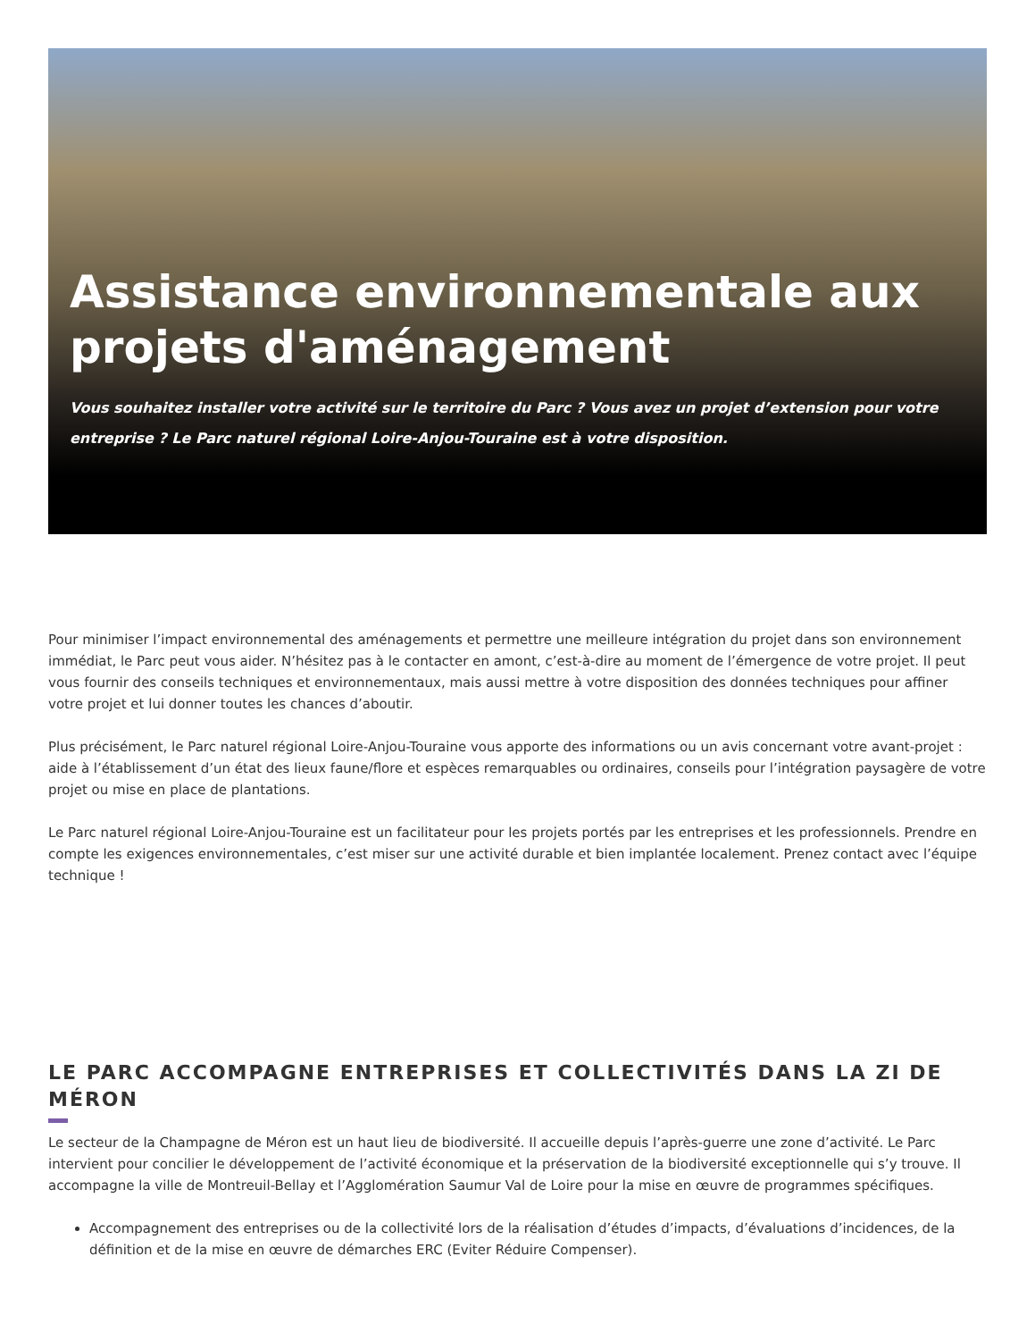Assistance environnementale aux projets d'aménagement
Vous souhaitez installer votre activité sur le territoire du Parc ? Vous avez un projet d’extension pour votre entreprise ? Le Parc naturel régional Loire-Anjou-Touraine est à votre disposition.
Pour minimiser l’impact environnemental des aménagements et permettre une meilleure intégration du projet dans son environnement immédiat, le Parc peut vous aider. N’hésitez pas à le contacter en amont, c’est-à-dire au moment de l’émergence de votre projet. Il peut vous fournir des conseils techniques et environnementaux, mais aussi mettre à votre disposition des données techniques pour affiner votre projet et lui donner toutes les chances d’aboutir.
Plus précisément, le Parc naturel régional Loire-Anjou-Touraine vous apporte des informations ou un avis concernant votre avant-projet : aide à l’établissement d’un état des lieux faune/flore et espèces remarquables ou ordinaires, conseils pour l’intégration paysagère de votre projet ou mise en place de plantations.
Le Parc naturel régional Loire-Anjou-Touraine est un facilitateur pour les projets portés par les entreprises et les professionnels. Prendre en compte les exigences environnementales, c’est miser sur une activité durable et bien implantée localement. Prenez contact avec l’équipe technique !
LE PARC ACCOMPAGNE ENTREPRISES ET COLLECTIVITÉS DANS LA ZI DE MÉRON
Le secteur de la Champagne de Méron est un haut lieu de biodiversité. Il accueille depuis l’après-guerre une zone d’activité. Le Parc intervient pour concilier le développement de l’activité économique et la préservation de la biodiversité exceptionnelle qui s’y trouve. Il accompagne la ville de Montreuil-Bellay et l’Agglomération Saumur Val de Loire pour la mise en œuvre de programmes spécifiques.
Accompagnement des entreprises ou de la collectivité lors de la réalisation d’études d’impacts, d’évaluations d’incidences, de la définition et de la mise en œuvre de démarches ERC (Eviter Réduire Compenser).